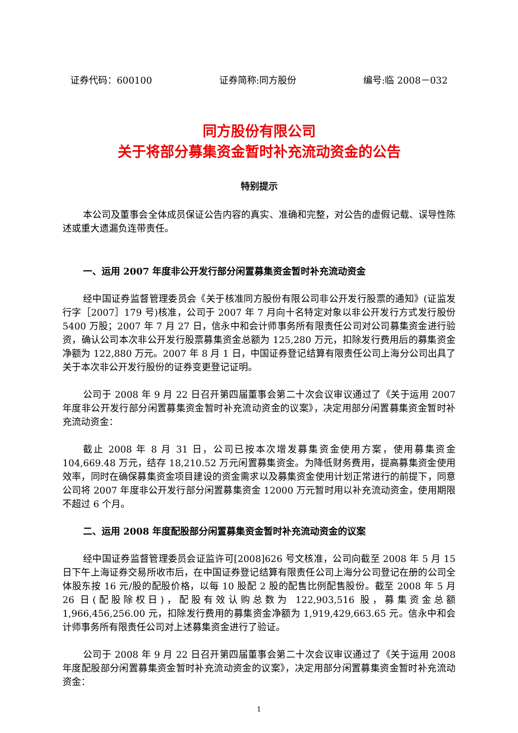证券代码：600100 证券简称:同方股份 编号:临 2008－032
同方股份有限公司
关于将部分募集资金暂时补充流动资金的公告
特别提示
本公司及董事会全体成员保证公告内容的真实、准确和完整，对公告的虚假记载、误导性陈述或重大遗漏负连带责任。
一、运用 2007 年度非公开发行部分闲置募集资金暂时补充流动资金
经中国证券监督管理委员会《关于核准同方股份有限公司非公开发行股票的通知》(证监发行字［2007］179 号)核准，公司于 2007 年 7 月向十名特定对象以非公开发行方式发行股份 5400 万股；2007 年 7 月 27 日，信永中和会计师事务所有限责任公司对公司募集资金进行验资，确认公司本次非公开发行股票募集资金总额为 125,280 万元，扣除发行费用后的募集资金净额为 122,880 万元。2007 年 8 月 1 日，中国证券登记结算有限责任公司上海分公司出具了关于本次非公开发行股份的证券变更登记证明。
公司于 2008 年 9 月 22 日召开第四届董事会第二十次会议审议通过了《关于运用 2007 年度非公开发行部分闲置募集资金暂时补充流动资金的议案》，决定用部分闲置募集资金暂时补充流动资金：
截止 2008 年 8 月 31 日，公司已按本次增发募集资金使用方案，使用募集资金 104,669.48 万元，结存 18,210.52 万元闲置募集资金。为降低财务费用，提高募集资金使用效率，同时在确保募集资金项目建设的资金需求以及募集资金使用计划正常进行的前提下，同意公司将 2007 年度非公开发行部分闲置募集资金 12000 万元暂时用以补充流动资金，使用期限不超过 6 个月。
二、运用 2008 年度配股部分闲置募集资金暂时补充流动资金的议案
经中国证券监督管理委员会证监许可[2008]626 号文核准，公司向截至 2008 年 5 月 15 日下午上海证券交易所收市后，在中国证券登记结算有限责任公司上海分公司登记在册的公司全体股东按 16 元/股的配股价格，以每 10 股配 2 股的配售比例配售股份。截至 2008 年 5 月 26 日(配股除权日)，配股有效认购总数为 122,903,516 股，募集资金总额 1,966,456,256.00 元，扣除发行费用的募集资金净额为 1,919,429,663.65 元。信永中和会计师事务所有限责任公司对上述募集资金进行了验证。
公司于 2008 年 9 月 22 日召开第四届董事会第二十次会议审议通过了《关于运用 2008 年度配股部分闲置募集资金暂时补充流动资金的议案》，决定用部分闲置募集资金暂时补充流动资金：
1